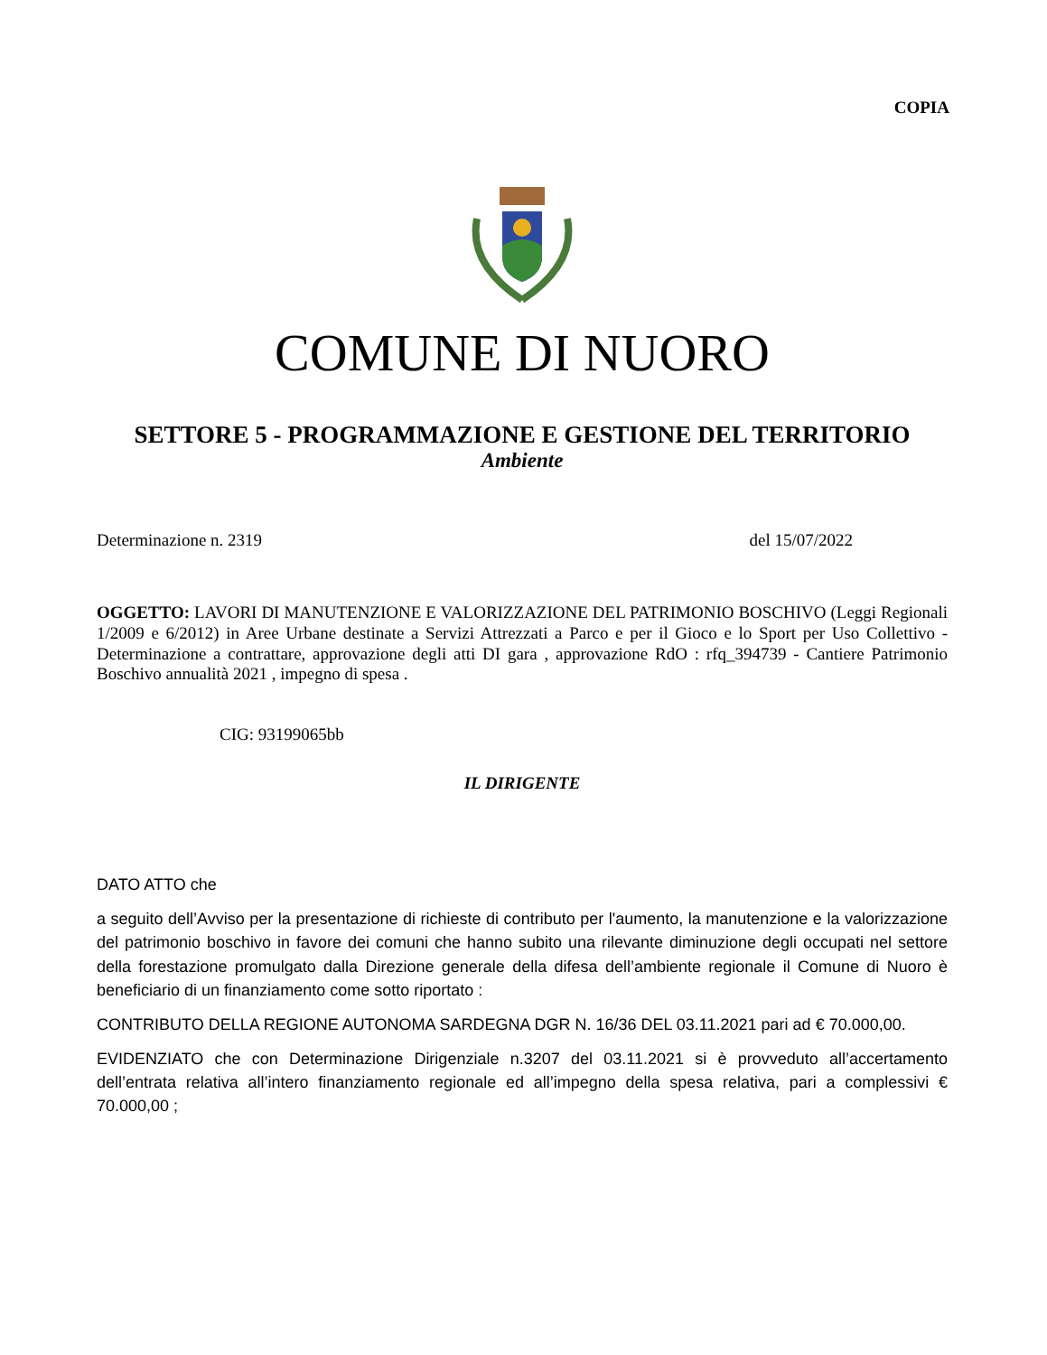COPIA
COMUNE DI NUORO
SETTORE 5 - PROGRAMMAZIONE E GESTIONE DEL TERRITORIO
Ambiente
Determinazione n. 2319 del 15/07/2022
OGGETTO: LAVORI DI MANUTENZIONE E VALORIZZAZIONE DEL PATRIMONIO BOSCHIVO (Leggi Regionali 1/2009 e 6/2012) in Aree Urbane destinate a Servizi Attrezzati a Parco e per il Gioco e lo Sport per Uso Collettivo - Determinazione a contrattare, approvazione degli atti DI gara , approvazione RdO : rfq_394739 - Cantiere Patrimonio Boschivo annualità 2021 , impegno di spesa .
CIG: 93199065bb
IL DIRIGENTE
DATO ATTO che
a seguito dell’Avviso per la presentazione di richieste di contributo per l'aumento, la manutenzione e la valorizzazione del patrimonio boschivo in favore dei comuni che hanno subito una rilevante diminuzione degli occupati nel settore della forestazione promulgato dalla Direzione generale della difesa dell’ambiente regionale il Comune di Nuoro è beneficiario di un finanziamento come sotto riportato :
CONTRIBUTO DELLA REGIONE AUTONOMA SARDEGNA DGR N. 16/36 DEL 03.11.2021 pari ad € 70.000,00.
EVIDENZIATO che con Determinazione Dirigenziale n.3207 del 03.11.2021 si è provveduto all’accertamento dell’entrata relativa all’intero finanziamento regionale ed all’impegno della spesa relativa, pari a complessivi € 70.000,00 ;